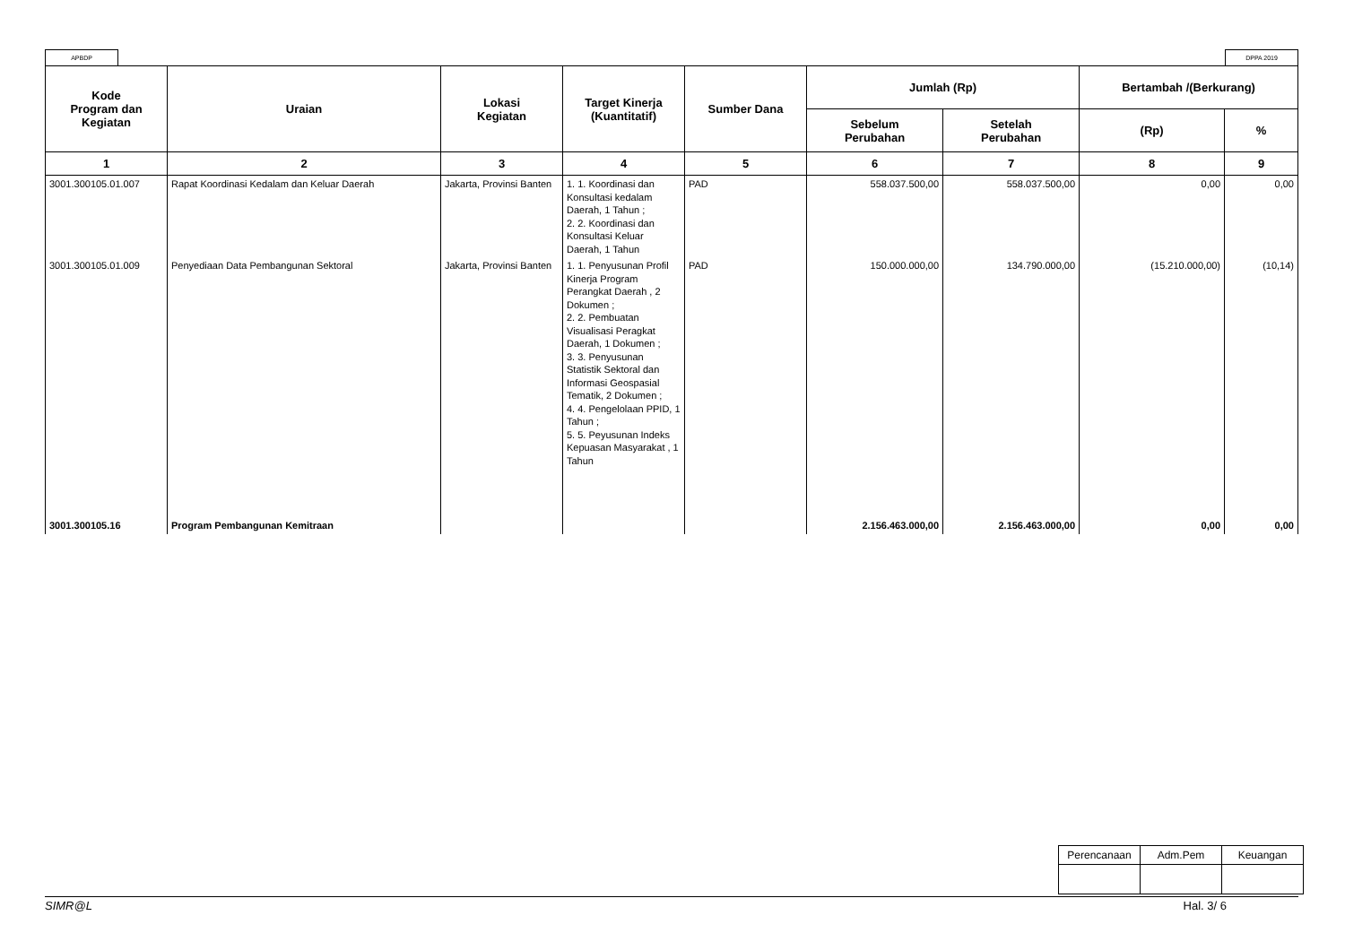APBDP DPPA 2019
| Kode Program dan Kegiatan | Uraian | Lokasi Kegiatan | Target Kinerja (Kuantitatif) | Sumber Dana | Jumlah (Rp) | | Bertambah /(Berkurang) | |
| --- | --- | --- | --- | --- | --- | --- | --- | --- |
| | | | | | Sebelum Perubahan | Setelah Perubahan | (Rp) | % |
| 1 | 2 | 3 | 4 | 5 | 6 | 7 | 8 | 9 |
| 3001.300105.01.007 | Rapat Koordinasi Kedalam dan Keluar Daerah | Jakarta, Provinsi Banten | 1. 1. Koordinasi dan Konsultasi kedalam Daerah, 1 Tahun ; 2. 2. Koordinasi dan Konsultasi Keluar Daerah, 1 Tahun | PAD | 558.037.500,00 | 558.037.500,00 | 0,00 | 0,00 |
| 3001.300105.01.009 | Penyediaan Data Pembangunan Sektoral | Jakarta, Provinsi Banten | 1. 1. Penyusunan Profil Kinerja Program Perangkat Daerah , 2 Dokumen ; 2. 2. Pembuatan Visualisasi Peragkat Daerah, 1 Dokumen ; 3. 3. Penyusunan Statistik Sektoral dan Informasi Geospasial Tematik, 2 Dokumen ; 4. 4. Pengelolaan PPID, 1 Tahun ; 5. 5. Peyusunan Indeks Kepuasan Masyarakat , 1 Tahun | PAD | 150.000.000,00 | 134.790.000,00 | (15.210.000,00) | (10,14) |
| 3001.300105.16 | Program Pembangunan Kemitraan | | | | 2.156.463.000,00 | 2.156.463.000,00 | 0,00 | 0,00 |
| Perencanaan | Adm.Pem | Keuangan |
SIMR@L Hal. 3/ 6